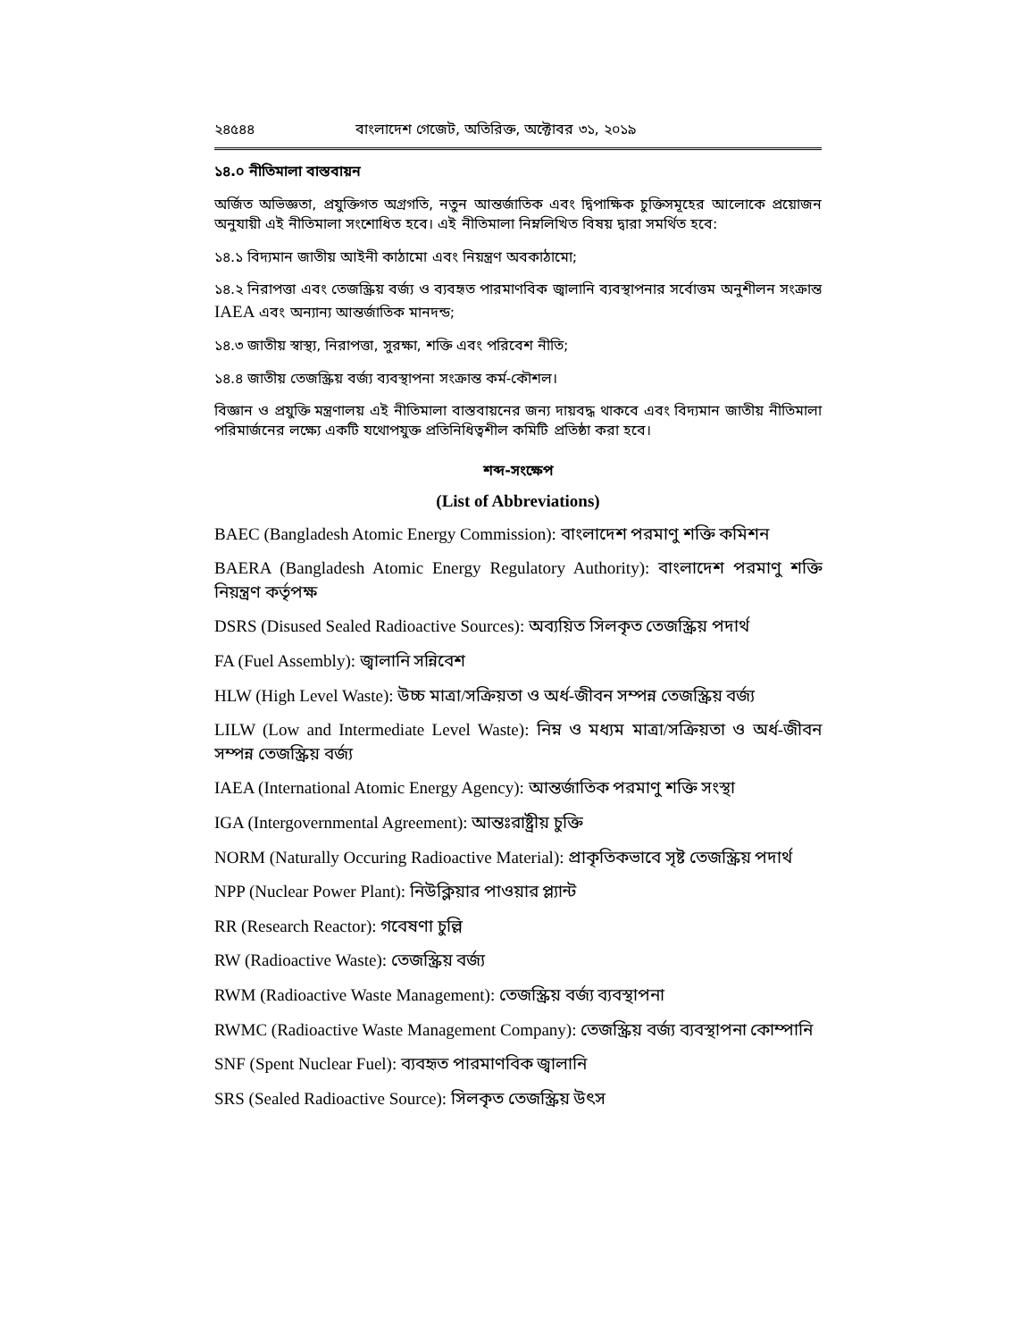২৪৫৪৪ বাংলাদেশ গেজেট, অতিরিক্ত, অক্টোবর ৩১, ২০১৯
১৪.০ নীতিমালা বাস্তবায়ন
অর্জিত অভিজ্ঞতা, প্রযুক্তিগত অগ্রগতি, নতুন আন্তর্জাতিক এবং দ্বিপাক্ষিক চুক্তিসমূহের আলোকে প্রয়োজন অনুযায়ী এই নীতিমালা সংশোধিত হবে। এই নীতিমালা নিম্নলিখিত বিষয় দ্বারা সমর্থিত হবে:
১৪.১ বিদ্যমান জাতীয় আইনী কাঠামো এবং নিয়ন্ত্রণ অবকাঠামো;
১৪.২ নিরাপত্তা এবং তেজস্ক্রিয় বর্জ্য ও ব্যবহৃত পারমাণবিক জ্বালানি ব্যবস্থাপনার সর্বোত্তম অনুশীলন সংক্রান্ত IAEA এবং অন্যান্য আন্তর্জাতিক মানদন্ড;
১৪.৩ জাতীয় স্বাস্থ্য, নিরাপত্তা, সুরক্ষা, শক্তি এবং পরিবেশ নীতি;
১৪.৪ জাতীয় তেজস্ক্রিয় বর্জ্য ব্যবস্থাপনা সংক্রান্ত কর্ম-কৌশল।
বিজ্ঞান ও প্রযুক্তি মন্ত্রণালয় এই নীতিমালা বাস্তবায়নের জন্য দায়বদ্ধ থাকবে এবং বিদ্যমান জাতীয় নীতিমালা পরিমার্জনের লক্ষ্যে একটি যথোপযুক্ত প্রতিনিধিত্বশীল কমিটি প্রতিষ্ঠা করা হবে।
শব্দ-সংক্ষেপ
(List of Abbreviations)
BAEC (Bangladesh Atomic Energy Commission): বাংলাদেশ পরমাণু শক্তি কমিশন
BAERA (Bangladesh Atomic Energy Regulatory Authority): বাংলাদেশ পরমাণু শক্তি নিয়ন্ত্রণ কর্তৃপক্ষ
DSRS (Disused Sealed Radioactive Sources): অব্যয়িত সিলকৃত তেজস্ক্রিয় পদার্থ
FA (Fuel Assembly): জ্বালানি সন্নিবেশ
HLW (High Level Waste): উচ্চ মাত্রা/সক্রিয়তা ও অর্ধ-জীবন সম্পন্ন তেজস্ক্রিয় বর্জ্য
LILW (Low and Intermediate Level Waste): নিম্ন ও মধ্যম মাত্রা/সক্রিয়তা ও অর্ধ-জীবন সম্পন্ন তেজস্ক্রিয় বর্জ্য
IAEA (International Atomic Energy Agency): আন্তর্জাতিক পরমাণু শক্তি সংস্থা
IGA (Intergovernmental Agreement): আন্তঃরাষ্ট্রীয় চুক্তি
NORM (Naturally Occuring Radioactive Material): প্রাকৃতিকভাবে সৃষ্ট তেজস্ক্রিয় পদার্থ
NPP (Nuclear Power Plant): নিউক্লিয়ার পাওয়ার প্ল্যান্ট
RR (Research Reactor): গবেষণা চুল্লি
RW (Radioactive Waste): তেজস্ক্রিয় বর্জ্য
RWM (Radioactive Waste Management): তেজস্ক্রিয় বর্জ্য ব্যবস্থাপনা
RWMC (Radioactive Waste Management Company): তেজস্ক্রিয় বর্জ্য ব্যবস্থাপনা কোম্পানি
SNF (Spent Nuclear Fuel): ব্যবহৃত পারমাণবিক জ্বালানি
SRS (Sealed Radioactive Source): সিলকৃত তেজস্ক্রিয় উৎস